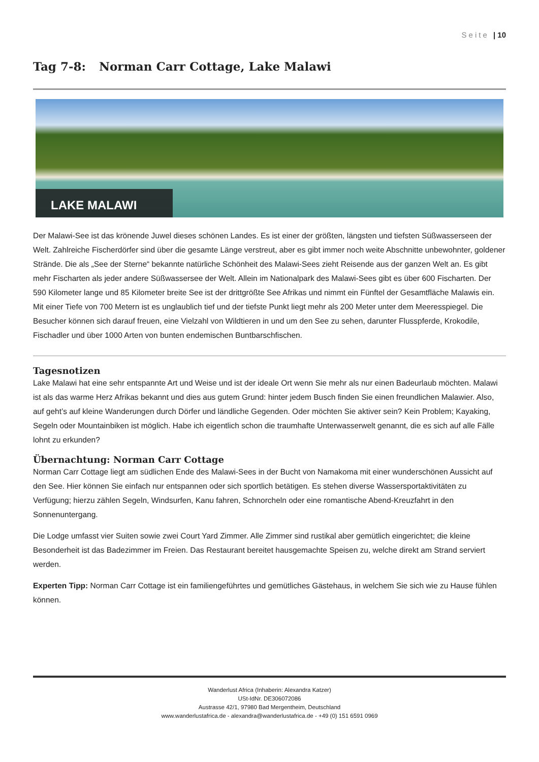Seite | 10
Tag 7-8: Norman Carr Cottage, Lake Malawi
LAKE MALAWI
Der Malawi-See ist das krönende Juwel dieses schönen Landes. Es ist einer der größten, längsten und tiefsten Süßwasserseen der Welt. Zahlreiche Fischerdörfer sind über die gesamte Länge verstreut, aber es gibt immer noch weite Abschnitte unbewohnter, goldener Strände. Die als „See der Sterne“ bekannte natürliche Schönheit des Malawi-Sees zieht Reisende aus der ganzen Welt an. Es gibt mehr Fischarten als jeder andere Süßwassersee der Welt. Allein im Nationalpark des Malawi-Sees gibt es über 600 Fischarten. Der 590 Kilometer lange und 85 Kilometer breite See ist der drittgrößte See Afrikas und nimmt ein Fünftel der Gesamtfläche Malawis ein. Mit einer Tiefe von 700 Metern ist es unglaublich tief und der tiefste Punkt liegt mehr als 200 Meter unter dem Meeresspiegel. Die Besucher können sich darauf freuen, eine Vielzahl von Wildtieren in und um den See zu sehen, darunter Flusspferde, Krokodile, Fischadler und über 1000 Arten von bunten endemischen Buntbarschfischen.
Tagesnotizen
Lake Malawi hat eine sehr entspannte Art und Weise und ist der ideale Ort wenn Sie mehr als nur einen Badeurlaub möchten. Malawi ist als das warme Herz Afrikas bekannt und dies aus gutem Grund: hinter jedem Busch finden Sie einen freundlichen Malawier. Also, auf geht’s auf kleine Wanderungen durch Dörfer und ländliche Gegenden. Oder möchten Sie aktiver sein? Kein Problem; Kayaking, Segeln oder Mountainbiken ist möglich. Habe ich eigentlich schon die traumhafte Unterwasserwelt genannt, die es sich auf alle Fälle lohnt zu erkunden?
Übernachtung: Norman Carr Cottage
Norman Carr Cottage liegt am südlichen Ende des Malawi-Sees in der Bucht von Namakoma mit einer wunderschönen Aussicht auf den See. Hier können Sie einfach nur entspannen oder sich sportlich betätigen. Es stehen diverse Wassersportaktivitäten zu Verfügung; hierzu zählen Segeln, Windsurfen, Kanu fahren, Schnorcheln oder eine romantische Abend-Kreuzfahrt in den Sonnenuntergang.
Die Lodge umfasst vier Suiten sowie zwei Court Yard Zimmer. Alle Zimmer sind rustikal aber gemütlich eingerichtet; die kleine Besonderheit ist das Badezimmer im Freien. Das Restaurant bereitet hausgemachte Speisen zu, welche direkt am Strand serviert werden.
Experten Tipp: Norman Carr Cottage ist ein familiengeführtes und gemütliches Gästehaus, in welchem Sie sich wie zu Hause fühlen können.
Wanderlust Africa (Inhaberin: Alexandra Katzer)
USt-IdNr. DE306072086
Austrasse 42/1, 97980 Bad Mergentheim, Deutschland
www.wanderlustafrica.de - alexandra@wanderlustafrica.de - +49 (0) 151 6591 0969